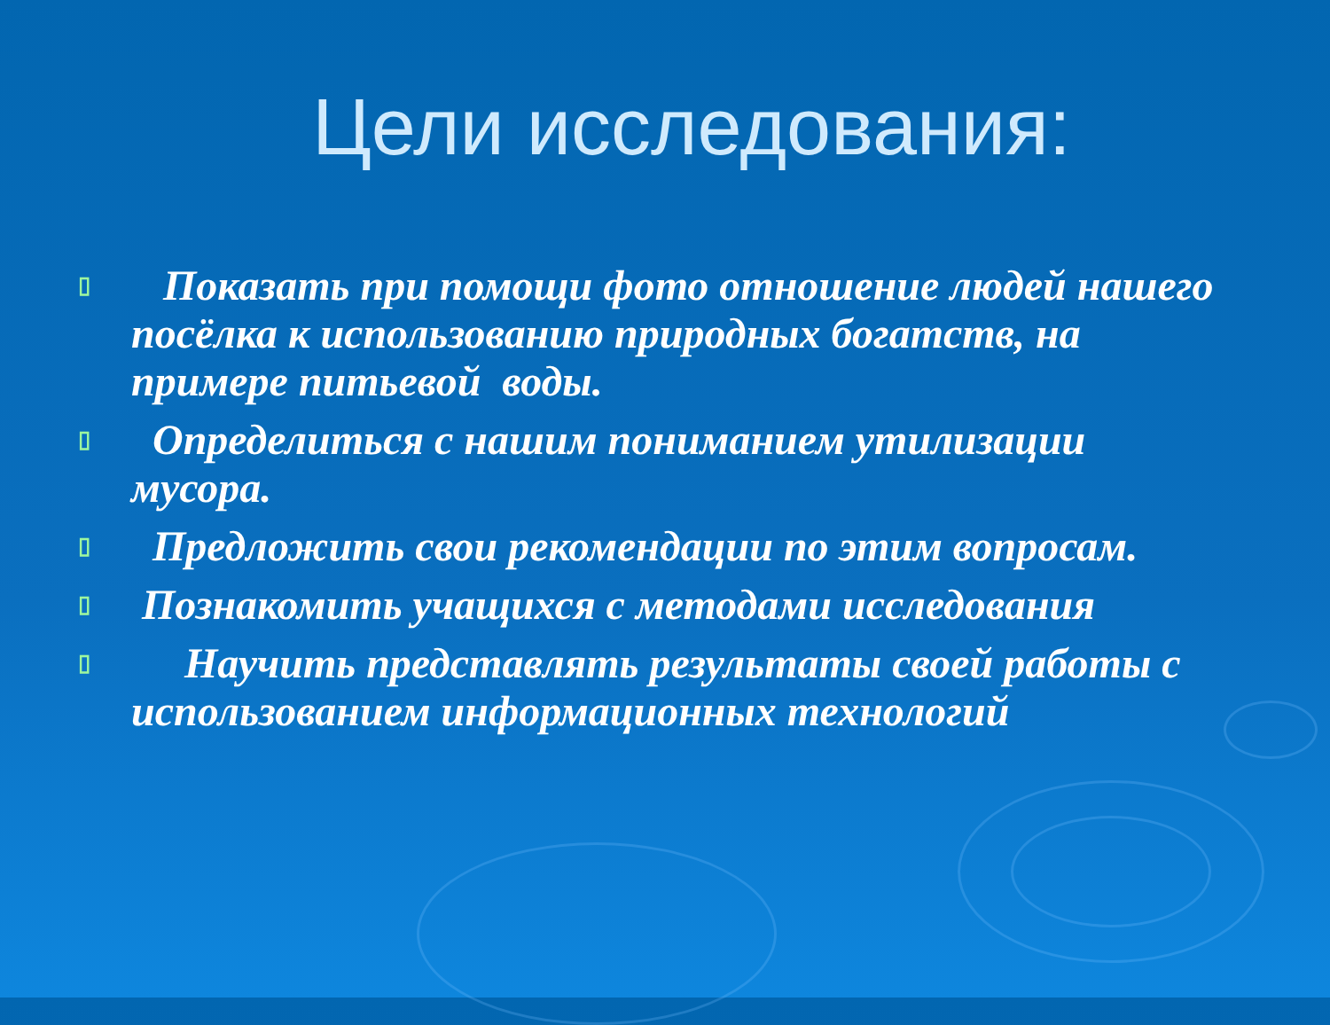Цели исследования:
▯ Показать при помощи фото отношение людей нашего посёлка к использованию природных богатств, на примере питьевой воды.
▯ Определиться с нашим пониманием утилизации мусора.
▯ Предложить свои рекомендации по этим вопросам.
▯ Познакомить учащихся с методами исследования
▯ Научить представлять результаты своей работы с использованием информационных технологий